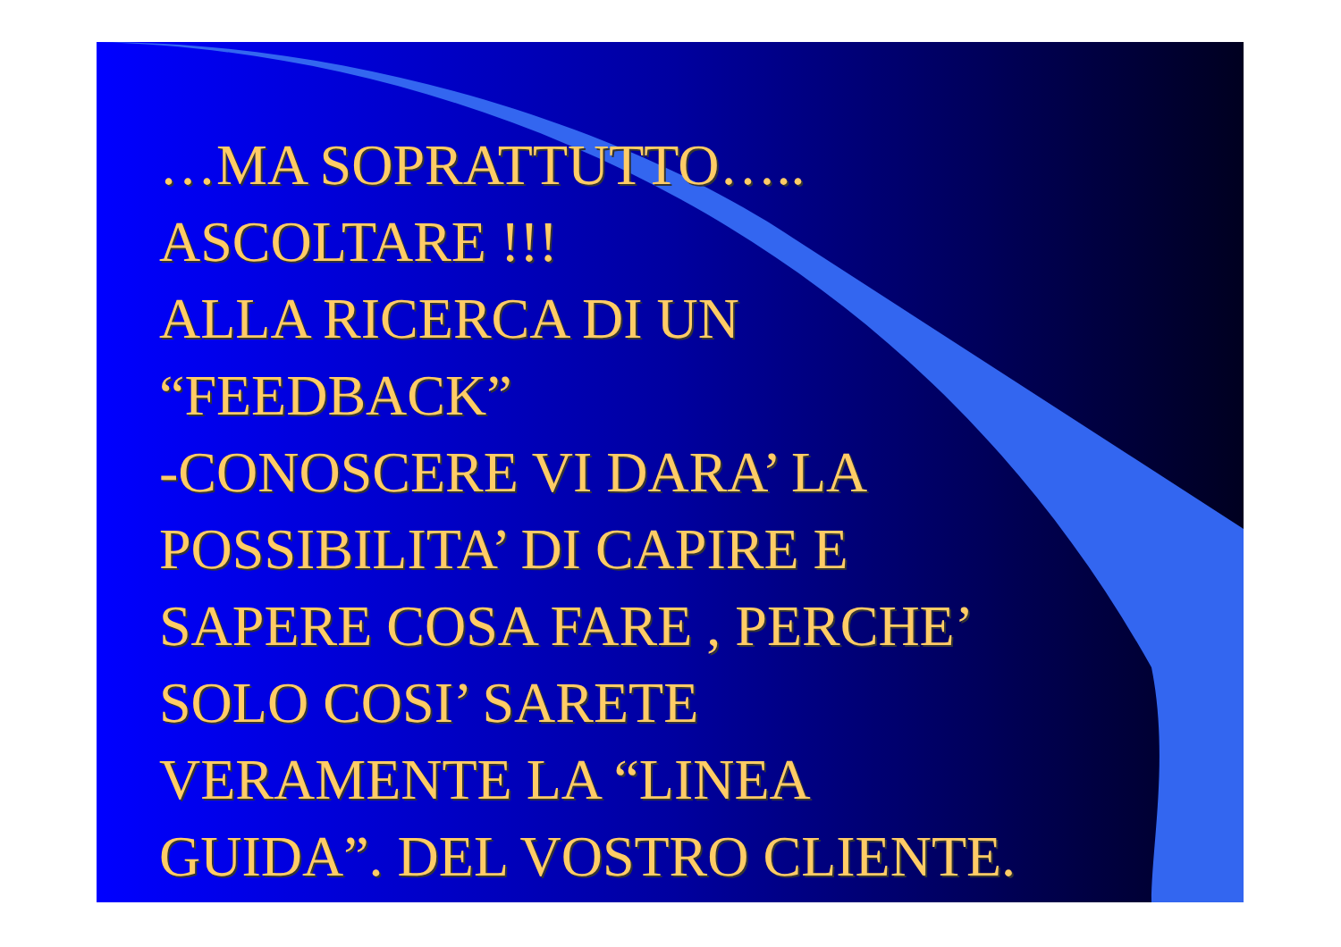…MA SOPRATTUTTO…..
ASCOLTARE !!!
ALLA RICERCA DI UN
“FEEDBACK”
-CONOSCERE VI DARA’ LA
POSSIBILITA’ DI CAPIRE E
SAPERE COSA FARE , PERCHE’
SOLO COSI’ SARETE
VERAMENTE LA “LINEA
GUIDA”. DEL VOSTRO CLIENTE.